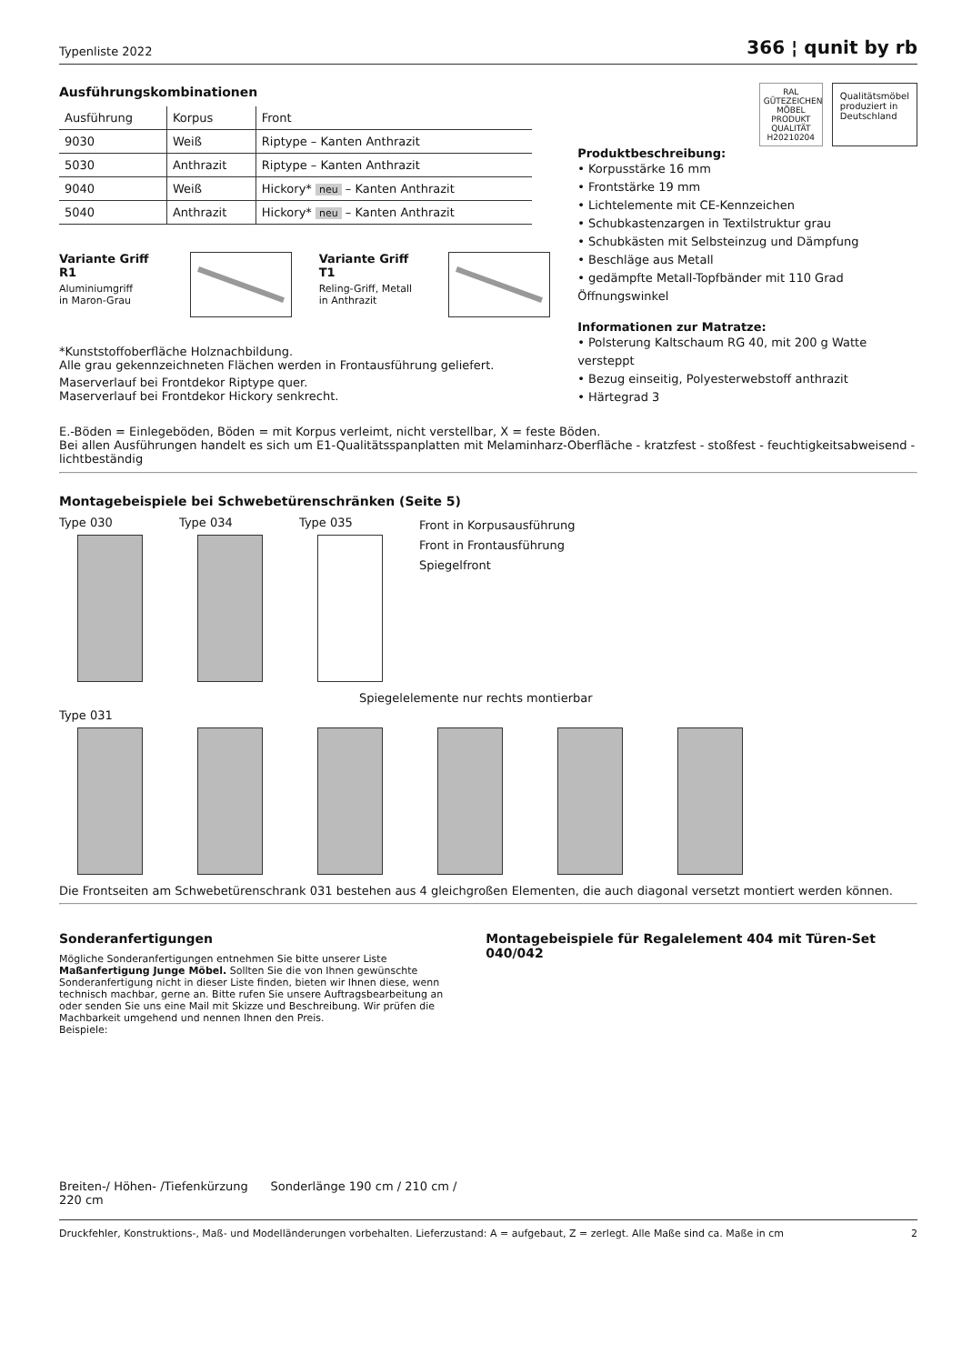Typenliste 2022 366 ¦ qunit by rb
Ausführungskombinationen
| Ausführung | Korpus | Front |
| --- | --- | --- |
| 9030 | Weiß | Riptype – Kanten Anthrazit |
| 5030 | Anthrazit | Riptype – Kanten Anthrazit |
| 9040 | Weiß | Hickory* neu – Kanten Anthrazit |
| 5040 | Anthrazit | Hickory* neu – Kanten Anthrazit |
Variante Griff R1
Aluminiumgriff
in Maron-Grau
Variante Griff T1
Reling-Griff, Metall
in Anthrazit
*Kunststoffoberfläche Holznachbildung.
Alle grau gekennzeichneten Flächen werden in Frontausführung geliefert.
Maserverlauf bei Frontdekor Riptype quer.
Maserverlauf bei Frontdekor Hickory senkrecht.
RAL
GÜTEZEICHEN
MÖBEL PRODUKT QUALITÄT
H20210204
Qualitätsmöbel
produziert in
Deutschland
Produktbeschreibung:
• Korpusstärke 16 mm
• Frontstärke 19 mm
• Lichtelemente mit CE-Kennzeichen
• Schubkastenzargen in Textilstruktur grau
• Schubkästen mit Selbsteinzug und Dämpfung
• Beschläge aus Metall
• gedämpfte Metall-Topfbänder mit 110 Grad Öffnungswinkel
Informationen zur Matratze:
• Polsterung Kaltschaum RG 40, mit 200 g Watte versteppt
• Bezug einseitig, Polyesterwebstoff anthrazit
• Härtegrad 3
E.-Böden = Einlegeböden, Böden = mit Korpus verleimt, nicht verstellbar, X = feste Böden.
Bei allen Ausführungen handelt es sich um E1-Qualitätsspanplatten mit Melaminharz-Oberfläche - kratzfest - stoßfest - feuchtigkeitsabweisend - lichtbeständig
Montagebeispiele bei Schwebetürenschränken (Seite 5)
Type 030
Type 034
Type 035
Front in Korpusausführung
Front in Frontausführung
Spiegelfront
Spiegelelemente nur rechts montierbar
Type 031
Die Frontseiten am Schwebetürenschrank 031 bestehen aus 4 gleichgroßen Elementen, die auch diagonal versetzt montiert werden können.
Sonderanfertigungen
Mögliche Sonderanfertigungen entnehmen Sie bitte unserer Liste Maßanfertigung Junge Möbel. Sollten Sie die von Ihnen gewünschte Sonderanfertigung nicht in dieser Liste finden, bieten wir Ihnen diese, wenn technisch machbar, gerne an. Bitte rufen Sie unsere Auftragsbearbeitung an oder senden Sie uns eine Mail mit Skizze und Beschreibung. Wir prüfen die Machbarkeit umgehend und nennen Ihnen den Preis.
Beispiele:
Breiten-/ Höhen- /Tiefenkürzung Sonderlänge 190 cm / 210 cm / 220 cm
Montagebeispiele für Regalelement 404 mit Türen-Set 040/042
Druckfehler, Konstruktions-, Maß- und Modelländerungen vorbehalten. Lieferzustand: A = aufgebaut, Z = zerlegt. Alle Maße sind ca. Maße in cm 2